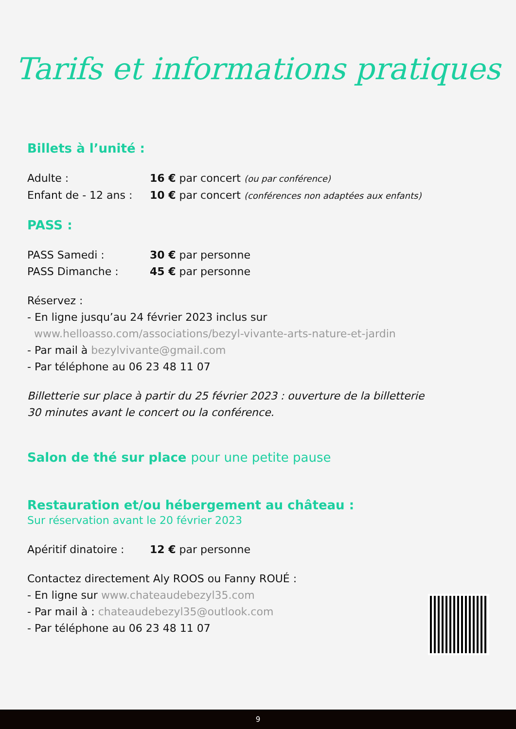Tarifs et informations pratiques
Billets à l’unité :
Adulte : 16 € par concert (ou par conférence)
Enfant de - 12 ans : 10 € par concert (conférences non adaptées aux enfants)
PASS :
PASS Samedi : 30 € par personne
PASS Dimanche : 45 € par personne
Réservez :
- En ligne jusqu’au 24 février 2023 inclus sur
www.helloasso.com/associations/bezyl-vivante-arts-nature-et-jardin
- Par mail à bezylvivante@gmail.com
- Par téléphone au 06 23 48 11 07
Billetterie sur place à partir du 25 février 2023 : ouverture de la billetterie
30 minutes avant le concert ou la conférence.
Salon de thé sur place pour une petite pause
Restauration et/ou hébergement au château :
Sur réservation avant le 20 février 2023
Apéritif dinatoire : 12 € par personne
Contactez directement Aly ROOS ou Fanny ROUÉ :
- En ligne sur www.chateaudebezyl35.com
- Par mail à : chateaudebezyl35@outlook.com
- Par téléphone au 06 23 48 11 07
9